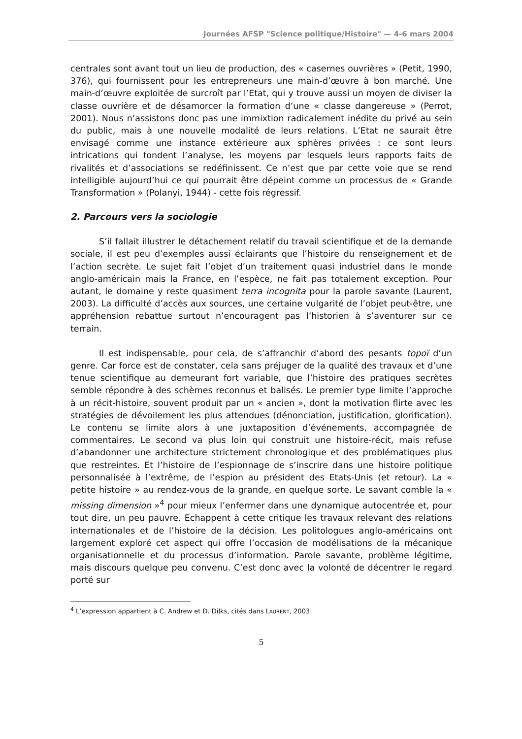Journées AFSP "Science politique/Histoire" — 4-6 mars 2004
centrales sont avant tout un lieu de production, des « casernes ouvrières » (Petit, 1990, 376), qui fournissent pour les entrepreneurs une main-d’œuvre à bon marché. Une main-d’œuvre exploitée de surcroît par l’Etat, qui y trouve aussi un moyen de diviser la classe ouvrière et de désamorcer la formation d’une « classe dangereuse » (Perrot, 2001). Nous n’assistons donc pas une immixtion radicalement inédite du privé au sein du public, mais à une nouvelle modalité de leurs relations. L’Etat ne saurait être envisagé comme une instance extérieure aux sphères privées : ce sont leurs intrications qui fondent l’analyse, les moyens par lesquels leurs rapports faits de rivalités et d’associations se redéfinissent. Ce n’est que par cette voie que se rend intelligible aujourd’hui ce qui pourrait être dépeint comme un processus de « Grande Transformation » (Polanyi, 1944) - cette fois régressif.
2. Parcours vers la sociologie
S’il fallait illustrer le détachement relatif du travail scientifique et de la demande sociale, il est peu d’exemples aussi éclairants que l’histoire du renseignement et de l’action secrète. Le sujet fait l’objet d’un traitement quasi industriel dans le monde anglo-américain mais la France, en l’espèce, ne fait pas totalement exception. Pour autant, le domaine y reste quasiment terra incognita pour la parole savante (Laurent, 2003). La difficulté d’accès aux sources, une certaine vulgarité de l’objet peut-être, une appréhension rebattue surtout n’encouragent pas l’historien à s’aventurer sur ce terrain.
Il est indispensable, pour cela, de s’affranchir d’abord des pesants topoï d’un genre. Car force est de constater, cela sans préjuger de la qualité des travaux et d’une tenue scientifique au demeurant fort variable, que l’histoire des pratiques secrètes semble répondre à des schèmes reconnus et balisés. Le premier type limite l’approche à un récit-histoire, souvent produit par un « ancien », dont la motivation flirte avec les stratégies de dévoilement les plus attendues (dénonciation, justification, glorification). Le contenu se limite alors à une juxtaposition d’événements, accompagnée de commentaires. Le second va plus loin qui construit une histoire-récit, mais refuse d’abandonner une architecture strictement chronologique et des problématiques plus que restreintes. Et l’histoire de l’espionnage de s’inscrire dans une histoire politique personnalisée à l’extrême, de l’espion au président des Etats-Unis (et retour). La « petite histoire » au rendez-vous de la grande, en quelque sorte. Le savant comble la « missing dimension »<sup>4</sup> pour mieux l’enfermer dans une dynamique autocentrée et, pour tout dire, un peu pauvre. Echappent à cette critique les travaux relevant des relations internationales et de l’histoire de la décision. Les politologues anglo-américains ont largement exploré cet aspect qui offre l’occasion de modélisations de la mécanique organisationnelle et du processus d’information. Parole savante, problème légitime, mais discours quelque peu convenu. C’est donc avec la volonté de décentrer le regard porté sur
<sup>4</sup> L’expression appartient à C. Andrew et D. Dilks, cités dans LAURENT, 2003.
5